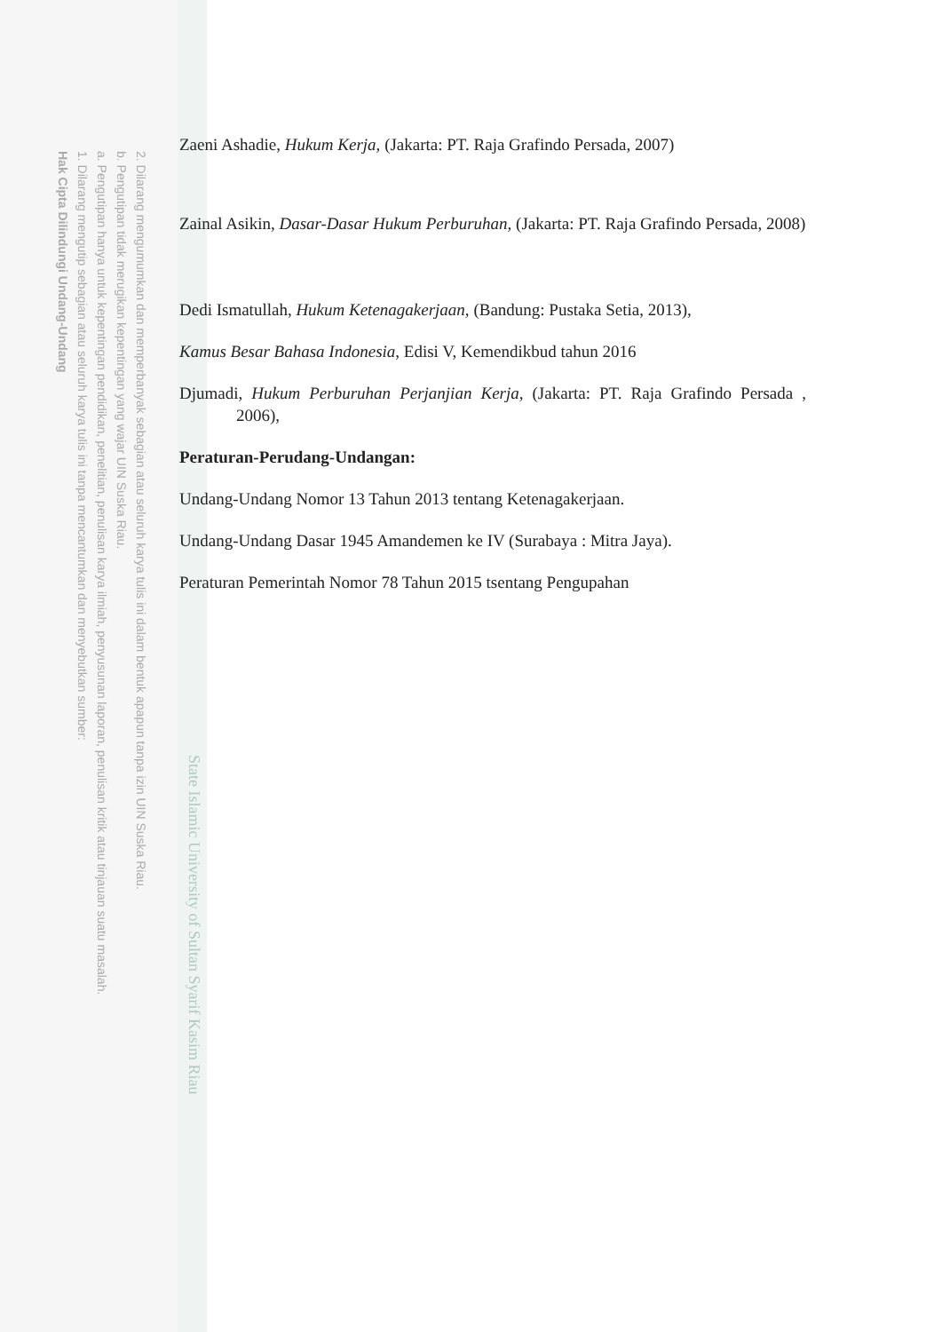2. Dilarang mengumumkan dan memperbanyak sebagian atau seluruh karya tulis ini dalam bentuk apapun tanpa izin UIN Suska Riau.
b. Pengutipan tidak merugikan kepentingan yang wajar UIN Suska Riau.
a. Pengutipan hanya untuk kepentingan pendidikan, penelitian, penulisan karya ilmiah, penyusunan laporan, penulisan kritik atau tinjauan suatu masalah.
1. Dilarang mengutip sebagian atau seluruh karya tulis ini tanpa mencantumkan dan menyebutkan sumber:
Hak Cipta Dilindungi Undang-Undang
State Islamic University of Sultan Syarif Kasim Riau
Zaeni Ashadie, Hukum Kerja, (Jakarta: PT. Raja Grafindo Persada, 2007)
Zainal Asikin, Dasar-Dasar Hukum Perburuhan, (Jakarta: PT. Raja Grafindo Persada, 2008)
Dedi Ismatullah, Hukum Ketenagakerjaan, (Bandung: Pustaka Setia, 2013),
Kamus Besar Bahasa Indonesia, Edisi V, Kemendikbud tahun 2016
Djumadi, Hukum Perburuhan Perjanjian Kerja, (Jakarta: PT. Raja Grafindo Persada , 2006),
Peraturan-Perudang-Undangan:
Undang-Undang Nomor 13 Tahun 2013 tentang Ketenagakerjaan.
Undang-Undang Dasar 1945 Amandemen ke IV (Surabaya : Mitra Jaya).
Peraturan Pemerintah Nomor 78 Tahun 2015 tsentang Pengupahan